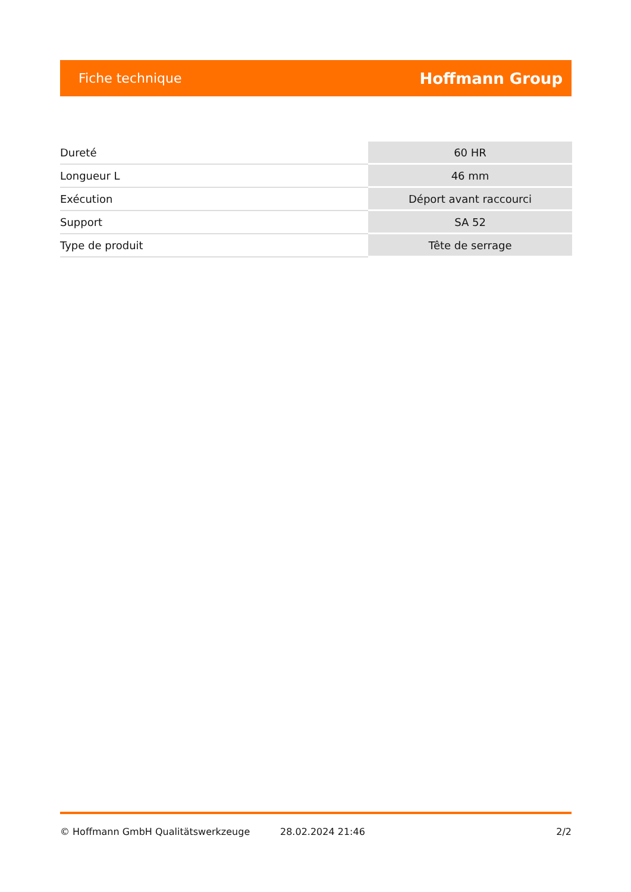Fiche technique Hoffmann Group
| Dureté | 60 HR |
| Longueur L | 46 mm |
| Exécution | Déport avant raccourci |
| Support | SA 52 |
| Type de produit | Tête de serrage |
© Hoffmann GmbH Qualitätswerkzeuge 28.02.2024 21:46 2/2